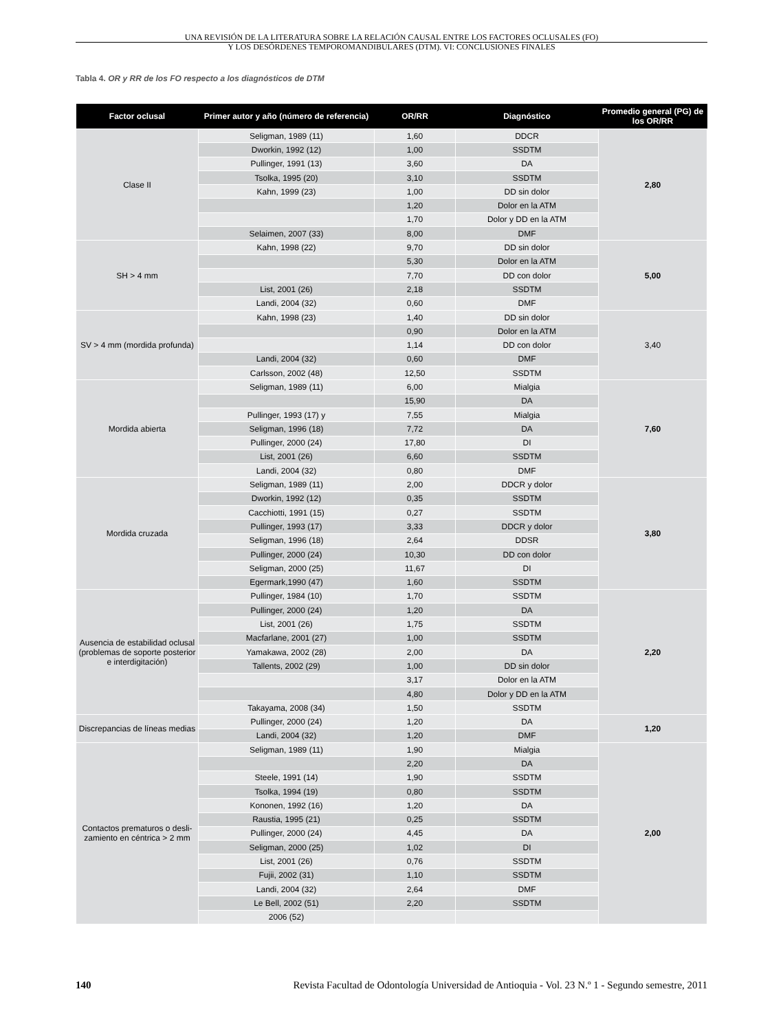UNA REVISIÓN DE LA LITERATURA SOBRE LA RELACIÓN CAUSAL ENTRE LOS FACTORES OCLUSALES (FO)
Y LOS DESÓRDENES TEMPOROMANDIBULARES (DTM). VI: CONCLUSIONES FINALES
Tabla 4. OR y RR de los FO respecto a los diagnósticos de DTM
| Factor oclusal | Primer autor y año (número de referencia) | OR/RR | Diagnóstico | Promedio general (PG) de los OR/RR |
| --- | --- | --- | --- | --- |
| Clase II | Seligman, 1989 (11) | 1,60 | DDCR | 2,80 |
| | Dworkin, 1992 (12) | 1,00 | SSDTM | |
| | Pullinger, 1991 (13) | 3,60 | DA | |
| | Tsolka, 1995 (20) | 3,10 | SSDTM | |
| | Kahn, 1999 (23) | 1,00 | DD sin dolor | |
| | | 1,20 | Dolor en la ATM | |
| | | 1,70 | Dolor y DD en la ATM | |
| | Selaimen, 2007 (33) | 8,00 | DMF | |
| SH > 4 mm | Kahn, 1998 (22) | 9,70 | DD sin dolor | 5,00 |
| | | 5,30 | Dolor en la ATM | |
| | | 7,70 | DD con dolor | |
| | List, 2001 (26) | 2,18 | SSDTM | |
| | Landi, 2004 (32) | 0,60 | DMF | |
| SV > 4 mm (mordida profunda) | Kahn, 1998 (23) | 1,40 | DD sin dolor | 3,40 |
| | | 0,90 | Dolor en la ATM | |
| | | 1,14 | DD con dolor | |
| | Landi, 2004 (32) | 0,60 | DMF | |
| | Carlsson, 2002 (48) | 12,50 | SSDTM | |
| Mordida abierta | Seligman, 1989 (11) | 6,00 | Mialgia | 7,60 |
| | | 15,90 | DA | |
| | Pullinger, 1993 (17) y | 7,55 | Mialgia | |
| | Seligman, 1996 (18) | 7,72 | DA | |
| | Pullinger, 2000 (24) | 17,80 | DI | |
| | List, 2001 (26) | 6,60 | SSDTM | |
| | Landi, 2004 (32) | 0,80 | DMF | |
| Mordida cruzada | Seligman, 1989 (11) | 2,00 | DDCR y dolor | 3,80 |
| | Dworkin, 1992 (12) | 0,35 | SSDTM | |
| | Cacchiotti, 1991 (15) | 0,27 | SSDTM | |
| | Pullinger, 1993 (17) | 3,33 | DDCR y dolor | |
| | Seligman, 1996 (18) | 2,64 | DDSR | |
| | Pullinger, 2000 (24) | 10,30 | DD con dolor | |
| | Seligman, 2000 (25) | 11,67 | DI | |
| | Egermark,1990 (47) | 1,60 | SSDTM | |
| Ausencia de estabilidad oclusal (problemas de soporte posterior e interdigitación) | Pullinger, 1984 (10) | 1,70 | SSDTM | 2,20 |
| | Pullinger, 2000 (24) | 1,20 | DA | |
| | List, 2001 (26) | 1,75 | SSDTM | |
| | Macfarlane, 2001 (27) | 1,00 | SSDTM | |
| | Yamakawa, 2002 (28) | 2,00 | DA | |
| | Tallents, 2002 (29) | 1,00 | DD sin dolor | |
| | | 3,17 | Dolor en la ATM | |
| | | 4,80 | Dolor y DD en la ATM | |
| | Takayama, 2008 (34) | 1,50 | SSDTM | |
| Discrepancias de líneas medias | Pullinger, 2000 (24) | 1,20 | DA | 1,20 |
| | Landi, 2004 (32) | 1,20 | DMF | |
| Contactos prematuros o desli-zamiento en céntrica > 2 mm | Seligman, 1989 (11) | 1,90 | Mialgia | 2,00 |
| | | 2,20 | DA | |
| | Steele, 1991 (14) | 1,90 | SSDTM | |
| | Tsolka, 1994 (19) | 0,80 | SSDTM | |
| | Kononen, 1992 (16) | 1,20 | DA | |
| | Raustia, 1995 (21) | 0,25 | SSDTM | |
| | Pullinger, 2000 (24) | 4,45 | DA | |
| | Seligman, 2000 (25) | 1,02 | DI | |
| | List, 2001 (26) | 0,76 | SSDTM | |
| | Fujii, 2002 (31) | 1,10 | SSDTM | |
| | Landi, 2004 (32) | 2,64 | DMF | |
| | Le Bell, 2002 (51) | 2,20 | SSDTM | |
| | 2006 (52) | | | |
140 Revista Facultad de Odontología Universidad de Antioquia - Vol. 23 N.º 1 - Segundo semestre, 2011